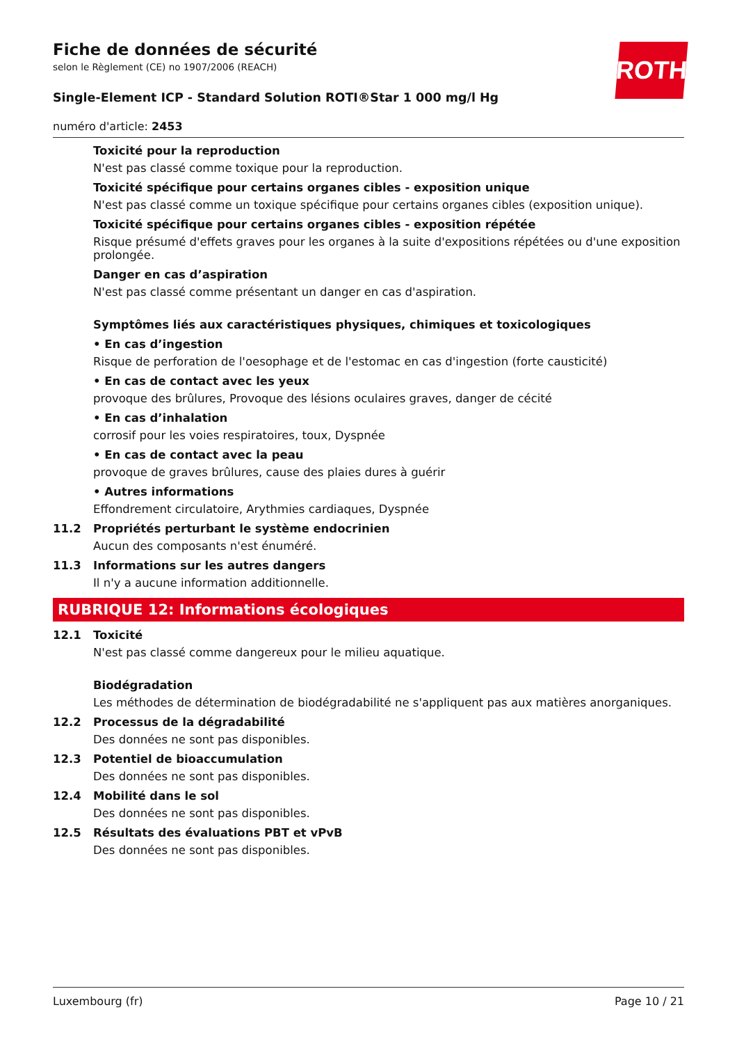ROTH
Fiche de données de sécurité
selon le Règlement (CE) no 1907/2006 (REACH)
Single-Element ICP - Standard Solution ROTI®Star 1 000 mg/l Hg
numéro d'article: 2453
Toxicité pour la reproduction
N'est pas classé comme toxique pour la reproduction.
Toxicité spécifique pour certains organes cibles - exposition unique
N'est pas classé comme un toxique spécifique pour certains organes cibles (exposition unique).
Toxicité spécifique pour certains organes cibles - exposition répétée
Risque présumé d'effets graves pour les organes à la suite d'expositions répétées ou d'une exposition prolongée.
Danger en cas d’aspiration
N'est pas classé comme présentant un danger en cas d'aspiration.
Symptômes liés aux caractéristiques physiques, chimiques et toxicologiques
• En cas d’ingestion
Risque de perforation de l'oesophage et de l'estomac en cas d'ingestion (forte causticité)
• En cas de contact avec les yeux
provoque des brûlures, Provoque des lésions oculaires graves, danger de cécité
• En cas d’inhalation
corrosif pour les voies respiratoires, toux, Dyspnée
• En cas de contact avec la peau
provoque de graves brûlures, cause des plaies dures à guérir
• Autres informations
Effondrement circulatoire, Arythmies cardiaques, Dyspnée
11.2 Propriétés perturbant le système endocrinien
Aucun des composants n'est énuméré.
11.3 Informations sur les autres dangers
Il n'y a aucune information additionnelle.
RUBRIQUE 12: Informations écologiques
12.1 Toxicité
N'est pas classé comme dangereux pour le milieu aquatique.
Biodégradation
Les méthodes de détermination de biodégradabilité ne s'appliquent pas aux matières anorganiques.
12.2 Processus de la dégradabilité
Des données ne sont pas disponibles.
12.3 Potentiel de bioaccumulation
Des données ne sont pas disponibles.
12.4 Mobilité dans le sol
Des données ne sont pas disponibles.
12.5 Résultats des évaluations PBT et vPvB
Des données ne sont pas disponibles.
Luxembourg (fr) Page 10 / 21